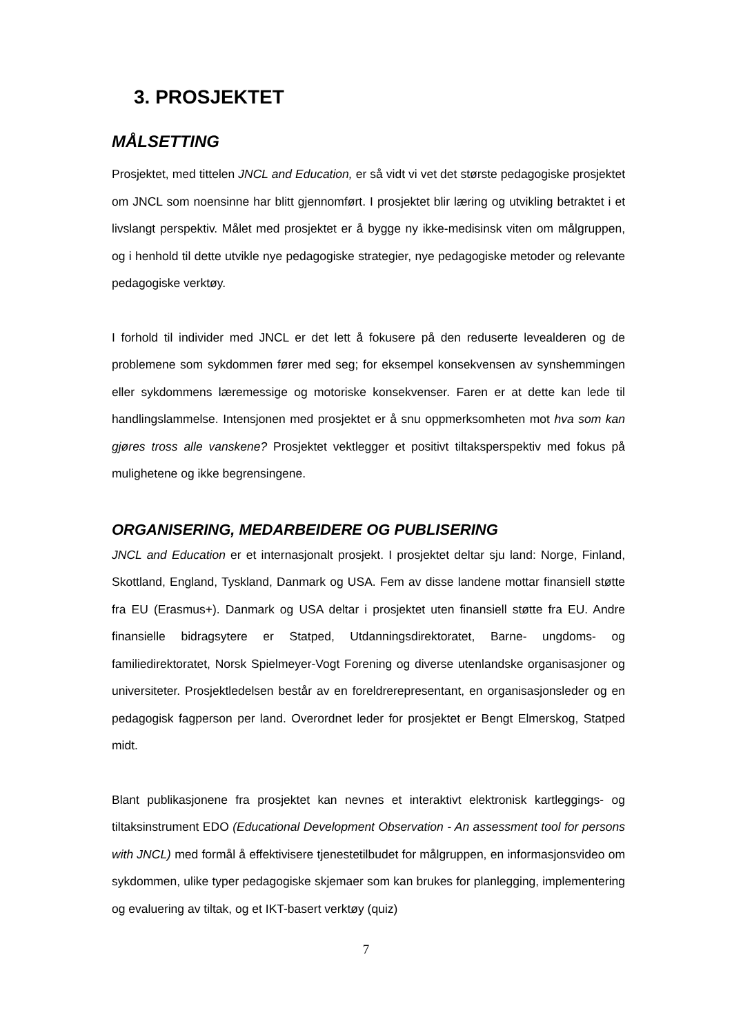3. PROSJEKTET
MÅLSETTING
Prosjektet, med tittelen JNCL and Education, er så vidt vi vet det største pedagogiske prosjektet om JNCL som noensinne har blitt gjennomført. I prosjektet blir læring og utvikling betraktet i et livslangt perspektiv. Målet med prosjektet er å bygge ny ikke-medisinsk viten om målgruppen, og i henhold til dette utvikle nye pedagogiske strategier, nye pedagogiske metoder og relevante pedagogiske verktøy.
I forhold til individer med JNCL er det lett å fokusere på den reduserte levealderen og de problemene som sykdommen fører med seg; for eksempel konsekvensen av synshemmingen eller sykdommens læremessige og motoriske konsekvenser. Faren er at dette kan lede til handlingslammelse. Intensjonen med prosjektet er å snu oppmerksomheten mot hva som kan gjøres tross alle vanskene? Prosjektet vektlegger et positivt tiltaksperspektiv med fokus på mulighetene og ikke begrensingene.
ORGANISERING, MEDARBEIDERE OG PUBLISERING
JNCL and Education er et internasjonalt prosjekt. I prosjektet deltar sju land: Norge, Finland, Skottland, England, Tyskland, Danmark og USA. Fem av disse landene mottar finansiell støtte fra EU (Erasmus+). Danmark og USA deltar i prosjektet uten finansiell støtte fra EU. Andre finansielle bidragsytere er Statped, Utdanningsdirektoratet, Barne- ungdoms- og familiedirektoratet, Norsk Spielmeyer-Vogt Forening og diverse utenlandske organisasjoner og universiteter. Prosjektledelsen består av en foreldrerepresentant, en organisasjonsleder og en pedagogisk fagperson per land. Overordnet leder for prosjektet er Bengt Elmerskog, Statped midt.
Blant publikasjonene fra prosjektet kan nevnes et interaktivt elektronisk kartleggings- og tiltaksinstrument EDO (Educational Development Observation - An assessment tool for persons with JNCL) med formål å effektivisere tjenestetilbudet for målgruppen, en informasjonsvideo om sykdommen, ulike typer pedagogiske skjemaer som kan brukes for planlegging, implementering og evaluering av tiltak, og et IKT-basert verktøy (quiz)
7